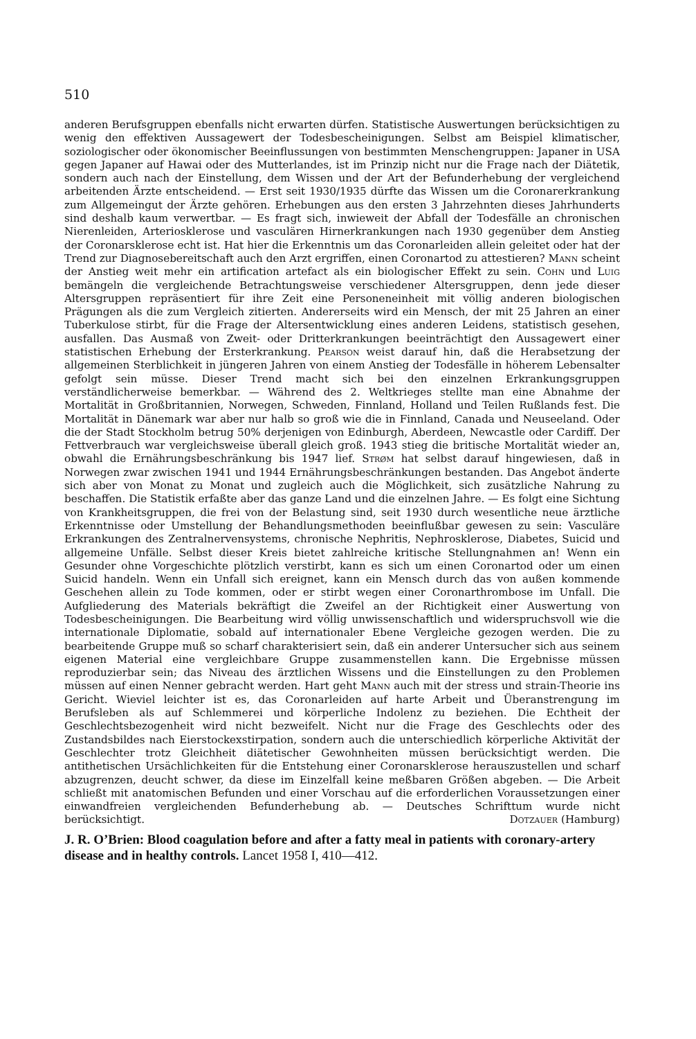510
anderen Berufsgruppen ebenfalls nicht erwarten dürfen. Statistische Auswertungen berücksichtigen zu wenig den effektiven Aussagewert der Todesbescheinigungen. Selbst am Beispiel klimatischer, soziologischer oder ökonomischer Beeinflussungen von bestimmten Menschengruppen: Japaner in USA gegen Japaner auf Hawai oder des Mutterlandes, ist im Prinzip nicht nur die Frage nach der Diätetik, sondern auch nach der Einstellung, dem Wissen und der Art der Befunderhebung der vergleichend arbeitenden Ärzte entscheidend. — Erst seit 1930/1935 dürfte das Wissen um die Coronarerkrankung zum Allgemeingut der Ärzte gehören. Erhebungen aus den ersten 3 Jahrzehnten dieses Jahrhunderts sind deshalb kaum verwertbar. — Es fragt sich, inwieweit der Abfall der Todesfälle an chronischen Nierenleiden, Arteriosklerose und vasculären Hirnerkrankungen nach 1930 gegenüber dem Anstieg der Coronarsklerose echt ist. Hat hier die Erkenntnis um das Coronarleiden allein geleitet oder hat der Trend zur Diagnosebereitschaft auch den Arzt ergriffen, einen Coronartod zu attestieren? Mann scheint der Anstieg weit mehr ein artification artefact als ein biologischer Effekt zu sein. Cohn und Luig bemängeln die vergleichende Betrachtungsweise verschiedener Altersgruppen, denn jede dieser Altersgruppen repräsentiert für ihre Zeit eine Personeneinheit mit völlig anderen biologischen Prägungen als die zum Vergleich zitierten. Andererseits wird ein Mensch, der mit 25 Jahren an einer Tuberkulose stirbt, für die Frage der Altersentwicklung eines anderen Leidens, statistisch gesehen, ausfallen. Das Ausmaß von Zweit- oder Dritterkrankungen beeinträchtigt den Aussagewert einer statistischen Erhebung der Ersterkrankung. Pearson weist darauf hin, daß die Herabsetzung der allgemeinen Sterblichkeit in jüngeren Jahren von einem Anstieg der Todesfälle in höherem Lebensalter gefolgt sein müsse. Dieser Trend macht sich bei den einzelnen Erkrankungsgruppen verständlicherweise bemerkbar. — Während des 2. Weltkrieges stellte man eine Abnahme der Mortalität in Großbritannien, Norwegen, Schweden, Finnland, Holland und Teilen Rußlands fest. Die Mortalität in Dänemark war aber nur halb so groß wie die in Finnland, Canada und Neuseeland. Oder die der Stadt Stockholm betrug 50% derjenigen von Edinburgh, Aberdeen, Newcastle oder Cardiff. Der Fettverbrauch war vergleichsweise überall gleich groß. 1943 stieg die britische Mortalität wieder an, obwahl die Ernährungsbeschränkung bis 1947 lief. Strøm hat selbst darauf hingewiesen, daß in Norwegen zwar zwischen 1941 und 1944 Ernährungsbeschränkungen bestanden. Das Angebot änderte sich aber von Monat zu Monat und zugleich auch die Möglichkeit, sich zusätzliche Nahrung zu beschaffen. Die Statistik erfaßte aber das ganze Land und die einzelnen Jahre. — Es folgt eine Sichtung von Krankheitsgruppen, die frei von der Belastung sind, seit 1930 durch wesentliche neue ärztliche Erkenntnisse oder Umstellung der Behandlungsmethoden beeinflußbar gewesen zu sein: Vasculäre Erkrankungen des Zentralnervensystems, chronische Nephritis, Nephrosklerose, Diabetes, Suicid und allgemeine Unfälle. Selbst dieser Kreis bietet zahlreiche kritische Stellungnahmen an! Wenn ein Gesunder ohne Vorgeschichte plötzlich verstirbt, kann es sich um einen Coronartod oder um einen Suicid handeln. Wenn ein Unfall sich ereignet, kann ein Mensch durch das von außen kommende Geschehen allein zu Tode kommen, oder er stirbt wegen einer Coronarthrombose im Unfall. Die Aufgliederung des Materials bekräftigt die Zweifel an der Richtigkeit einer Auswertung von Todesbescheinigungen. Die Bearbeitung wird völlig unwissenschaftlich und widerspruchsvoll wie die internationale Diplomatie, sobald auf internationaler Ebene Vergleiche gezogen werden. Die zu bearbeitende Gruppe muß so scharf charakterisiert sein, daß ein anderer Untersucher sich aus seinem eigenen Material eine vergleichbare Gruppe zusammenstellen kann. Die Ergebnisse müssen reproduzierbar sein; das Niveau des ärztlichen Wissens und die Einstellungen zu den Problemen müssen auf einen Nenner gebracht werden. Hart geht Mann auch mit der stress und strain-Theorie ins Gericht. Wieviel leichter ist es, das Coronarleiden auf harte Arbeit und Überanstrengung im Berufsleben als auf Schlemmerei und körperliche Indolenz zu beziehen. Die Echtheit der Geschlechtsbezogenheit wird nicht bezweifelt. Nicht nur die Frage des Geschlechts oder des Zustandsbildes nach Eierstockexstirpation, sondern auch die unterschiedlich körperliche Aktivität der Geschlechter trotz Gleichheit diätetischer Gewohnheiten müssen berücksichtigt werden. Die antithetischen Ursächlichkeiten für die Entstehung einer Coronarsklerose herauszustellen und scharf abzugrenzen, deucht schwer, da diese im Einzelfall keine meßbaren Größen abgeben. — Die Arbeit schließt mit anatomischen Befunden und einer Vorschau auf die erforderlichen Voraussetzungen einer einwandfreien vergleichenden Befunderhebung ab. — Deutsches Schrifttum wurde nicht berücksichtigt. Dotzauer (Hamburg)
J. R. O’Brien: Blood coagulation before and after a fatty meal in patients with coronary-artery disease and in healthy controls. Lancet 1958 I, 410—412.